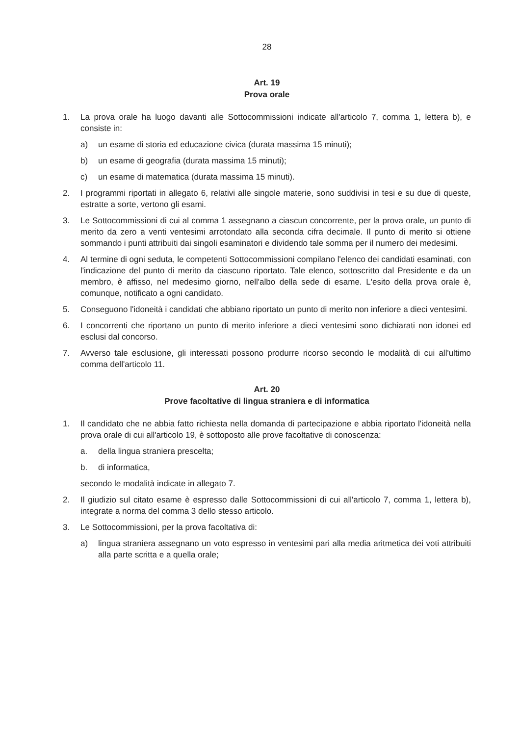28
Art. 19
Prova orale
1. La prova orale ha luogo davanti alle Sottocommissioni indicate all'articolo 7, comma 1, lettera b), e consiste in:
a) un esame di storia ed educazione civica (durata massima 15 minuti);
b) un esame di geografia (durata massima 15 minuti);
c) un esame di matematica (durata massima 15 minuti).
2. I programmi riportati in allegato 6, relativi alle singole materie, sono suddivisi in tesi e su due di queste, estratte a sorte, vertono gli esami.
3. Le Sottocommissioni di cui al comma 1 assegnano a ciascun concorrente, per la prova orale, un punto di merito da zero a venti ventesimi arrotondato alla seconda cifra decimale. Il punto di merito si ottiene sommando i punti attribuiti dai singoli esaminatori e dividendo tale somma per il numero dei medesimi.
4. Al termine di ogni seduta, le competenti Sottocommissioni compilano l'elenco dei candidati esaminati, con l'indicazione del punto di merito da ciascuno riportato. Tale elenco, sottoscritto dal Presidente e da un membro, è affisso, nel medesimo giorno, nell'albo della sede di esame. L'esito della prova orale è, comunque, notificato a ogni candidato.
5. Conseguono l'idoneità i candidati che abbiano riportato un punto di merito non inferiore a dieci ventesimi.
6. I concorrenti che riportano un punto di merito inferiore a dieci ventesimi sono dichiarati non idonei ed esclusi dal concorso.
7. Avverso tale esclusione, gli interessati possono produrre ricorso secondo le modalità di cui all'ultimo comma dell'articolo 11.
Art. 20
Prove facoltative di lingua straniera e di informatica
1. Il candidato che ne abbia fatto richiesta nella domanda di partecipazione e abbia riportato l'idoneità nella prova orale di cui all'articolo 19, è sottoposto alle prove facoltative di conoscenza:
a. della lingua straniera prescelta;
b. di informatica,
secondo le modalità indicate in allegato 7.
2. Il giudizio sul citato esame è espresso dalle Sottocommissioni di cui all'articolo 7, comma 1, lettera b), integrate a norma del comma 3 dello stesso articolo.
3. Le Sottocommissioni, per la prova facoltativa di:
a) lingua straniera assegnano un voto espresso in ventesimi pari alla media aritmetica dei voti attribuiti alla parte scritta e a quella orale;